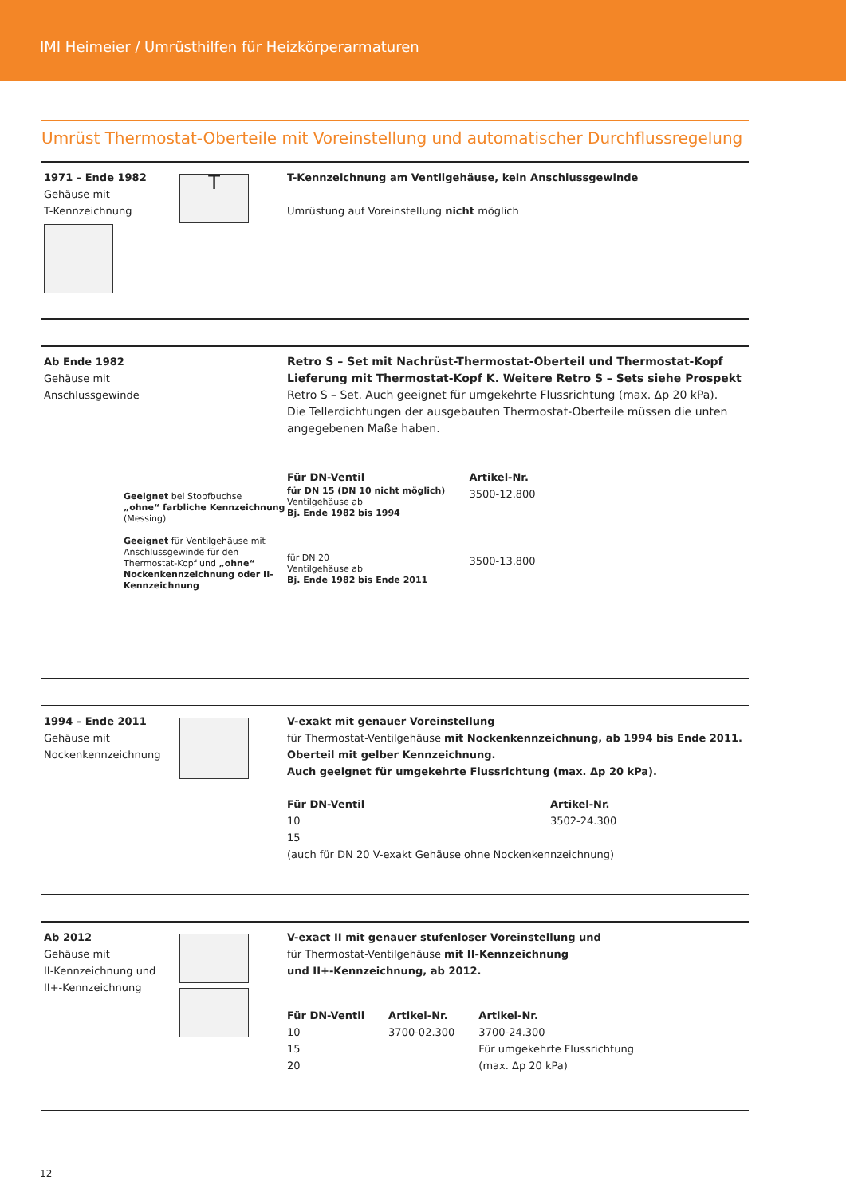IMI Heimeier / Umrüsthilfen für Heizkörperarmaturen
Umrüst Thermostat-Oberteile mit Voreinstellung und automatischer Durchflussregelung
1971 – Ende 1982
Gehäuse mit
T-Kennzeichnung
T
T-Kennzeichnung am Ventilgehäuse, kein Anschlussgewinde
Umrüstung auf Voreinstellung nicht möglich
Ab Ende 1982
Gehäuse mit
Anschlussgewinde
Geeignet bei Stopfbuchse
„ohne“ farbliche Kennzeichnung
(Messing)
Geeignet für Ventilgehäuse mit Anschlussgewinde für den Thermostat-Kopf und „ohne“ Nockenkennzeichnung oder II-Kennzeichnung
Retro S – Set mit Nachrüst-Thermostat-Oberteil und Thermostat-Kopf
Lieferung mit Thermostat-Kopf K. Weitere Retro S – Sets siehe Prospekt
Retro S – Set. Auch geeignet für umgekehrte Flussrichtung (max. Δp 20 kPa).
Die Tellerdichtungen der ausgebauten Thermostat-Oberteile müssen die unten angegebenen Maße haben.
| Für DN-Ventil | Artikel-Nr. |
| --- | --- |
| für DN 15 (DN 10 nicht möglich) Ventilgehäuse ab Bj. Ende 1982 bis 1994 | 3500-12.800 |
| für DN 20 Ventilgehäuse ab Bj. Ende 1982 bis Ende 2011 | 3500-13.800 |
1994 – Ende 2011
Gehäuse mit
Nockenkennzeichnung
V-exakt mit genauer Voreinstellung
für Thermostat-Ventilgehäuse mit Nockenkennzeichnung, ab 1994 bis Ende 2011.
Oberteil mit gelber Kennzeichnung.
Auch geeignet für umgekehrte Flussrichtung (max. Δp 20 kPa).
| Für DN-Ventil | Artikel-Nr. |
| --- | --- |
| 10 | 3502-24.300 |
| 15 | |
| (auch für DN 20 V-exakt Gehäuse ohne Nockenkennzeichnung) | |
Ab 2012
Gehäuse mit
II-Kennzeichnung und
II+-Kennzeichnung
V-exact II mit genauer stufenloser Voreinstellung und
für Thermostat-Ventilgehäuse mit II-Kennzeichnung
und II+-Kennzeichnung, ab 2012.
| Für DN-Ventil | Artikel-Nr. | Artikel-Nr. |
| --- | --- | --- |
| 10 | 3700-02.300 | 3700-24.300 |
| 15 | | Für umgekehrte Flussrichtung |
| 20 | | (max. Δp 20 kPa) |
12